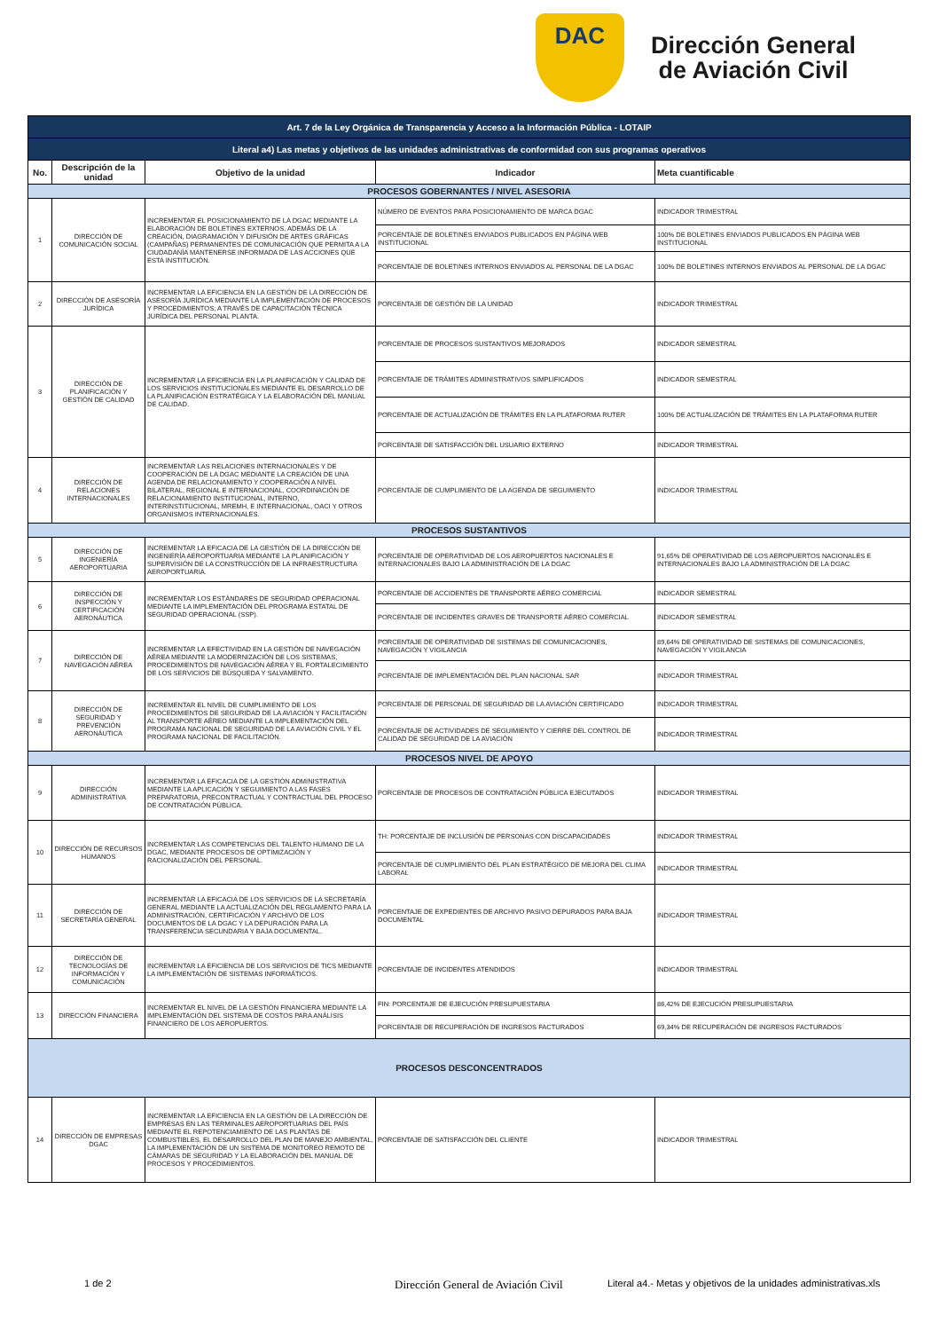DAC
Dirección General
de Aviación Civil
| Art. 7 de la Ley Orgánica de Transparencia y Acceso a la Información Pública - LOTAIP | | | | |
| Literal a4) Las metas y objetivos de las unidades administrativas de conformidad con sus programas operativos | | | | |
| No. | Descripción de la unidad | Objetivo de la unidad | Indicador | Meta cuantificable |
| PROCESOS GOBERNANTES / NIVEL ASESORIA | | | | |
| 1 | DIRECCIÓN DE COMUNICACIÓN SOCIAL | INCREMENTAR EL POSICIONAMIENTO DE LA DGAC MEDIANTE LA ELABORACIÓN DE BOLETINES EXTERNOS, ADEMÁS DE LA CREACIÓN, DIAGRAMACIÓN Y DIFUSIÓN DE ARTES GRÁFICAS (CAMPAÑAS) PERMANENTES DE COMUNICACIÓN QUE PERMITA A LA CIUDADANÍA MANTENERSE INFORMADA DE LAS ACCIONES QUE ESTA INSTITUCIÓN. | NÚMERO DE EVENTOS PARA POSICIONAMIENTO DE MARCA DGAC | INDICADOR TRIMESTRAL |
| | | | PORCENTAJE DE BOLETINES ENVIADOS PUBLICADOS EN PÁGINA WEB INSTITUCIONAL | 100% DE BOLETINES ENVIADOS PUBLICADOS EN PÁGINA WEB INSTITUCIONAL |
| | | | PORCENTAJE DE BOLETINES INTERNOS ENVIADOS AL PERSONAL DE LA DGAC | 100% DE BOLETINES INTERNOS ENVIADOS AL PERSONAL DE LA DGAC |
| 2 | DIRECCIÓN DE ASESORÍA JURÍDICA | INCREMENTAR LA EFICIENCIA EN LA GESTIÓN DE LA DIRECCIÓN DE ASESORÍA JURÍDICA MEDIANTE LA IMPLEMENTACIÓN DE PROCESOS Y PROCEDIMIENTOS; A TRAVÉS DE CAPACITACIÓN TÉCNICA JURÍDICA DEL PERSONAL PLANTA. | PORCENTAJE DE GESTIÓN DE LA UNIDAD | INDICADOR TRIMESTRAL |
| 3 | DIRECCIÓN DE PLANIFICACIÓN Y GESTIÓN DE CALIDAD | INCREMENTAR LA EFICIENCIA EN LA PLANIFICACIÓN Y CALIDAD DE LOS SERVICIOS INSTITUCIONALES MEDIANTE EL DESARROLLO DE LA PLANIFICACIÓN ESTRATÉGICA Y LA ELABORACIÓN DEL MANUAL DE CALIDAD. | PORCENTAJE DE PROCESOS SUSTANTIVOS MEJORADOS | INDICADOR SEMESTRAL |
| | | | PORCENTAJE DE TRÁMITES ADMINISTRATIVOS SIMPLIFICADOS | INDICADOR SEMESTRAL |
| | | | PORCENTAJE DE ACTUALIZACIÓN DE TRÁMITES EN LA PLATAFORMA RUTER | 100% DE ACTUALIZACIÓN DE TRÁMITES EN LA PLATAFORMA RUTER |
| | | | PORCENTAJE DE SATISFACCIÓN DEL USUARIO EXTERNO | INDICADOR TRIMESTRAL |
| 4 | DIRECCIÓN DE RELACIONES INTERNACIONALES | INCREMENTAR LAS RELACIONES INTERNACIONALES Y DE COOPERACIÓN DE LA DGAC MEDIANTE LA CREACIÓN DE UNA AGENDA DE RELACIONAMIENTO Y COOPERACIÓN A NIVEL BILATERAL, REGIONAL E INTERNACIONAL, COORDINACIÓN DE RELACIONAMIENTO INSTITUCIONAL, INTERNO, INTERINSTITUCIONAL, MREMH, E INTERNACIONAL, OACI Y OTROS ORGANISMOS INTERNACIONALES. | PORCENTAJE DE CUMPLIMIENTO DE LA AGENDA DE SEGUIMIENTO | INDICADOR TRIMESTRAL |
| PROCESOS SUSTANTIVOS | | | | |
| 5 | DIRECCIÓN DE INGENIERÍA AEROPORTUARIA | INCREMENTAR LA EFICACIA DE LA GESTIÓN DE LA DIRECCIÓN DE INGENIERÍA AEROPORTUARIA MEDIANTE LA PLANIFICACIÓN Y SUPERVISIÓN DE LA CONSTRUCCIÓN DE LA INFRAESTRUCTURA AEROPORTUARIA. | PORCENTAJE DE OPERATIVIDAD DE LOS AEROPUERTOS NACIONALES E INTERNACIONALES BAJO LA ADMINISTRACIÓN DE LA DGAC | 91,65% DE OPERATIVIDAD DE LOS AEROPUERTOS NACIONALES E INTERNACIONALES BAJO LA ADMINISTRACIÓN DE LA DGAC |
| 6 | DIRECCIÓN DE INSPECCIÓN Y CERTIFICACIÓN AERONÁUTICA | INCREMENTAR LOS ESTÁNDARES DE SEGURIDAD OPERACIONAL MEDIANTE LA IMPLEMENTACIÓN DEL PROGRAMA ESTATAL DE SEGURIDAD OPERACIONAL (SSP). | PORCENTAJE DE ACCIDENTES DE TRANSPORTE AÉREO COMERCIAL | INDICADOR SEMESTRAL |
| | | | PORCENTAJE DE INCIDENTES GRAVES DE TRANSPORTE AÉREO COMERCIAL | INDICADOR SEMESTRAL |
| 7 | DIRECCIÓN DE NAVEGACIÓN AÉREA | INCREMENTAR LA EFECTIVIDAD EN LA GESTIÓN DE NAVEGACIÓN AÉREA MEDIANTE LA MODERNIZACIÓN DE LOS SISTEMAS, PROCEDIMIENTOS DE NAVEGACIÓN AÉREA Y EL FORTALECIMIENTO DE LOS SERVICIOS DE BÚSQUEDA Y SALVAMENTO. | PORCENTAJE DE OPERATIVIDAD DE SISTEMAS DE COMUNICACIONES, NAVEGACIÓN Y VIGILANCIA | 89,64% DE OPERATIVIDAD DE SISTEMAS DE COMUNICACIONES, NAVEGACIÓN Y VIGILANCIA |
| | | | PORCENTAJE DE IMPLEMENTACIÓN DEL PLAN NACIONAL SAR | INDICADOR TRIMESTRAL |
| 8 | DIRECCIÓN DE SEGURIDAD Y PREVENCIÓN AERONÁUTICA | INCREMENTAR EL NIVEL DE CUMPLIMIENTO DE LOS PROCEDIMIENTOS DE SEGURIDAD DE LA AVIACIÓN Y FACILITACIÓN AL TRANSPORTE AÉREO MEDIANTE LA IMPLEMENTACIÓN DEL PROGRAMA NACIONAL DE SEGURIDAD DE LA AVIACIÓN CIVIL Y EL PROGRAMA NACIONAL DE FACILITACIÓN. | PORCENTAJE DE PERSONAL DE SEGURIDAD DE LA AVIACIÓN CERTIFICADO | INDICADOR TRIMESTRAL |
| | | | PORCENTAJE DE ACTIVIDADES DE SEGUIMIENTO Y CIERRE DEL CONTROL DE CALIDAD DE SEGURIDAD DE LA AVIACIÓN | INDICADOR TRIMESTRAL |
| PROCESOS NIVEL DE APOYO | | | | |
| 9 | DIRECCIÓN ADMINISTRATIVA | INCREMENTAR LA EFICACIA DE LA GESTIÓN ADMINISTRATIVA MEDIANTE LA APLICACIÓN Y SEGUIMIENTO A LAS FASES PREPARATORIA, PRECONTRACTUAL Y CONTRACTUAL DEL PROCESO DE CONTRATACIÓN PÚBLICA. | PORCENTAJE DE PROCESOS DE CONTRATACIÓN PÚBLICA EJECUTADOS | INDICADOR TRIMESTRAL |
| 10 | DIRECCIÓN DE RECURSOS HUMANOS | INCREMENTAR LAS COMPETENCIAS DEL TALENTO HUMANO DE LA DGAC, MEDIANTE PROCESOS DE OPTIMIZACIÓN Y RACIONALIZACIÓN DEL PERSONAL. | TH: PORCENTAJE DE INCLUSIÓN DE PERSONAS CON DISCAPACIDADES | INDICADOR TRIMESTRAL |
| | | | PORCENTAJE DE CUMPLIMIENTO DEL PLAN ESTRATÉGICO DE MEJORA DEL CLIMA LABORAL | INDICADOR TRIMESTRAL |
| 11 | DIRECCIÓN DE SECRETARÍA GENERAL | INCREMENTAR LA EFICACIA DE LOS SERVICIOS DE LA SECRETARÍA GENERAL MEDIANTE LA ACTUALIZACIÓN DEL REGLAMENTO PARA LA ADMINISTRACIÓN, CERTIFICACIÓN Y ARCHIVO DE LOS DOCUMENTOS DE LA DGAC Y LA DEPURACIÓN PARA LA TRANSFERENCIA SECUNDARIA Y BAJA DOCUMENTAL. | PORCENTAJE DE EXPEDIENTES DE ARCHIVO PASIVO DEPURADOS PARA BAJA DOCUMENTAL | INDICADOR TRIMESTRAL |
| 12 | DIRECCIÓN DE TECNOLOGÍAS DE INFORMACIÓN Y COMUNICACIÓN | INCREMENTAR LA EFICIENCIA DE LOS SERVICIOS DE TICS MEDIANTE LA IMPLEMENTACIÓN DE SISTEMAS INFORMÁTICOS. | PORCENTAJE DE INCIDENTES ATENDIDOS | INDICADOR TRIMESTRAL |
| 13 | DIRECCIÓN FINANCIERA | INCREMENTAR EL NIVEL DE LA GESTIÓN FINANCIERA MEDIANTE LA IMPLEMENTACIÓN DEL SISTEMA DE COSTOS PARA ANÁLISIS FINANCIERO DE LOS AEROPUERTOS. | FIN: PORCENTAJE DE EJECUCIÓN PRESUPUESTARIA | 86,42% DE EJECUCIÓN PRESUPUESTARIA |
| | | | PORCENTAJE DE RECUPERACIÓN DE INGRESOS FACTURADOS | 69,34% DE RECUPERACIÓN DE INGRESOS FACTURADOS |
| PROCESOS DESCONCENTRADOS | | | | |
| 14 | DIRECCIÓN DE EMPRESAS DGAC | INCREMENTAR LA EFICIENCIA EN LA GESTIÓN DE LA DIRECCIÓN DE EMPRESAS EN LAS TERMINALES AEROPORTUARIAS DEL PAÍS MEDIANTE EL REPOTENCIAMIENTO DE LAS PLANTAS DE COMBUSTIBLES, EL DESARROLLO DEL PLAN DE MANEJO AMBIENTAL, LA IMPLEMENTACIÓN DE UN SISTEMA DE MONITOREO REMOTO DE CÁMARAS DE SEGURIDAD Y LA ELABORACIÓN DEL MANUAL DE PROCESOS Y PROCEDIMIENTOS. | PORCENTAJE DE SATISFACCIÓN DEL CLIENTE | INDICADOR TRIMESTRAL |
1 de 2 Dirección General de Aviación Civil Literal a4.- Metas y objetivos de la unidades administrativas.xls